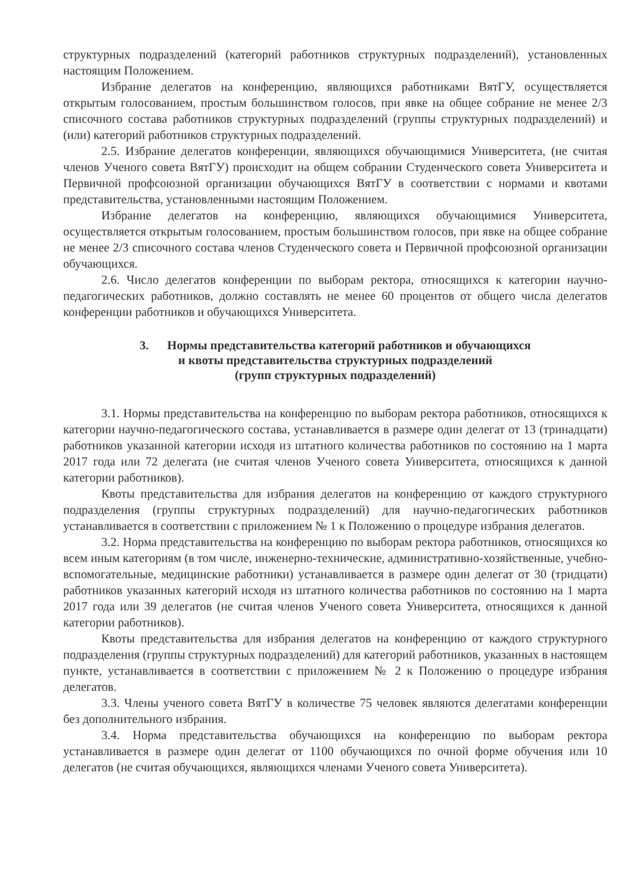структурных подразделений (категорий работников структурных подразделений), установленных настоящим Положением.
Избрание делегатов на конференцию, являющихся работниками ВятГУ, осуществляется открытым голосованием, простым большинством голосов, при явке на общее собрание не менее 2/3 списочного состава работников структурных подразделений (группы структурных подразделений) и (или) категорий работников структурных подразделений.
2.5. Избрание делегатов конференции, являющихся обучающимися Университета, (не считая членов Ученого совета ВятГУ) происходит на общем собрании Студенческого совета Университета и Первичной профсоюзной организации обучающихся ВятГУ в соответствии с нормами и квотами представительства, установленными настоящим Положением.
Избрание делегатов на конференцию, являющихся обучающимися Университета, осуществляется открытым голосованием, простым большинством голосов, при явке на общее собрание не менее 2/3 списочного состава членов Студенческого совета и Первичной профсоюзной организации обучающихся.
2.6. Число делегатов конференции по выборам ректора, относящихся к категории научно-педагогических работников, должно составлять не менее 60 процентов от общего числа делегатов конференции работников и обучающихся Университета.
3. Нормы представительства категорий работников и обучающихся
и квоты представительства структурных подразделений
(групп структурных подразделений)
3.1. Нормы представительства на конференцию по выборам ректора работников, относящихся к категории научно-педагогического состава, устанавливается в размере один делегат от 13 (тринадцати) работников указанной категории исходя из штатного количества работников по состоянию на 1 марта 2017 года или 72 делегата (не считая членов Ученого совета Университета, относящихся к данной категории работников).
Квоты представительства для избрания делегатов на конференцию от каждого структурного подразделения (группы структурных подразделений) для научно-педагогических работников устанавливается в соответствии с приложением № 1 к Положению о процедуре избрания делегатов.
3.2. Норма представительства на конференцию по выборам ректора работников, относящихся ко всем иным категориям (в том числе, инженерно-технические, административно-хозяйственные, учебно-вспомогательные, медицинские работники) устанавливается в размере один делегат от 30 (тридцати) работников указанных категорий исходя из штатного количества работников по состоянию на 1 марта 2017 года или 39 делегатов (не считая членов Ученого совета Университета, относящихся к данной категории работников).
Квоты представительства для избрания делегатов на конференцию от каждого структурного подразделения (группы структурных подразделений) для категорий работников, указанных в настоящем пункте, устанавливается в соответствии с приложением № 2 к Положению о процедуре избрания делегатов.
3.3. Члены ученого совета ВятГУ в количестве 75 человек являются делегатами конференции без дополнительного избрания.
3.4. Норма представительства обучающихся на конференцию по выборам ректора устанавливается в размере один делегат от 1100 обучающихся по очной форме обучения или 10 делегатов (не считая обучающихся, являющихся членами Ученого совета Университета).